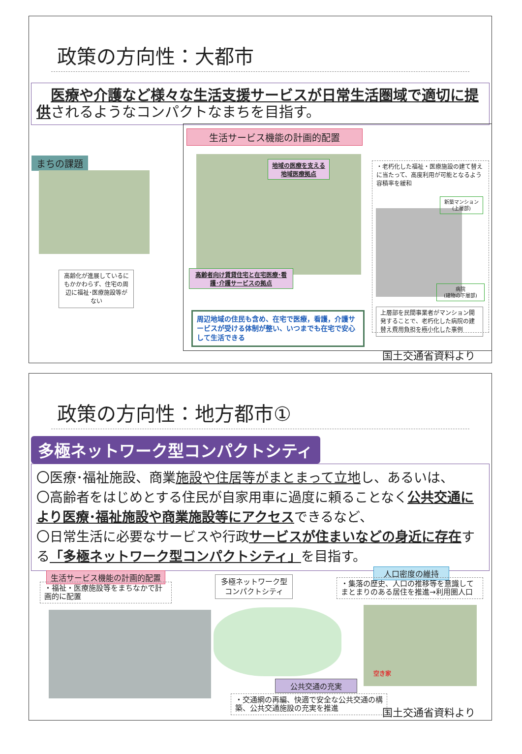政策の方向性：大都市
　医療や介護など様々な生活支援サービスが日常生活圏域で適切に提供されるようなコンパクトなまちを目指す。
まちの課題
高齢化が進展しているにもかかわらず、住宅の周辺に福祉･医療施設等がない
生活サービス機能の計画的配置
地域の医療を支える
地域医療拠点
高齢者向け賃貸住宅と在宅医療･看
護･介護サービスの拠点
周辺地域の住民も含め、在宅で医療，看護，介護サービスが受ける体制が整い、いつまでも在宅で安心して生活できる
・老朽化した福祉・医療施設の建て替えに当たって、高度利用が可能となるよう容積率を緩和
新築マンション(上層部)
病院
(建物の下層部)
上層部を民間事業者がマンション開発することで、老朽化した病院の建替え費用負担を極小化した事例
国土交通省資料より
政策の方向性：地方都市①
多極ネットワーク型コンパクトシティ
〇医療･福祉施設、商業施設や住居等がまとまって立地し、あるいは、
〇高齢者をはじめとする住民が自家用車に過度に頼ることなく公共交通により医療･福祉施設や商業施設等にアクセスできるなど、
〇日常生活に必要なサービスや行政サービスが住まいなどの身近に存在する「多極ネットワーク型コンパクトシティ」を目指す。
生活サービス機能の計画的配置
・福祉・医療施設等をまちなかで計画的に配置
多極ネットワーク型コンパクトシティ
公共交通の充実
・交通網の再編、快適で安全な公共交通の構築、公共交通施設の充実を推進
人口密度の維持
・集落の歴史、人口の推移等を意識してまとまりのある居住を推進→利用圏人口
空き家
国土交通省資料より